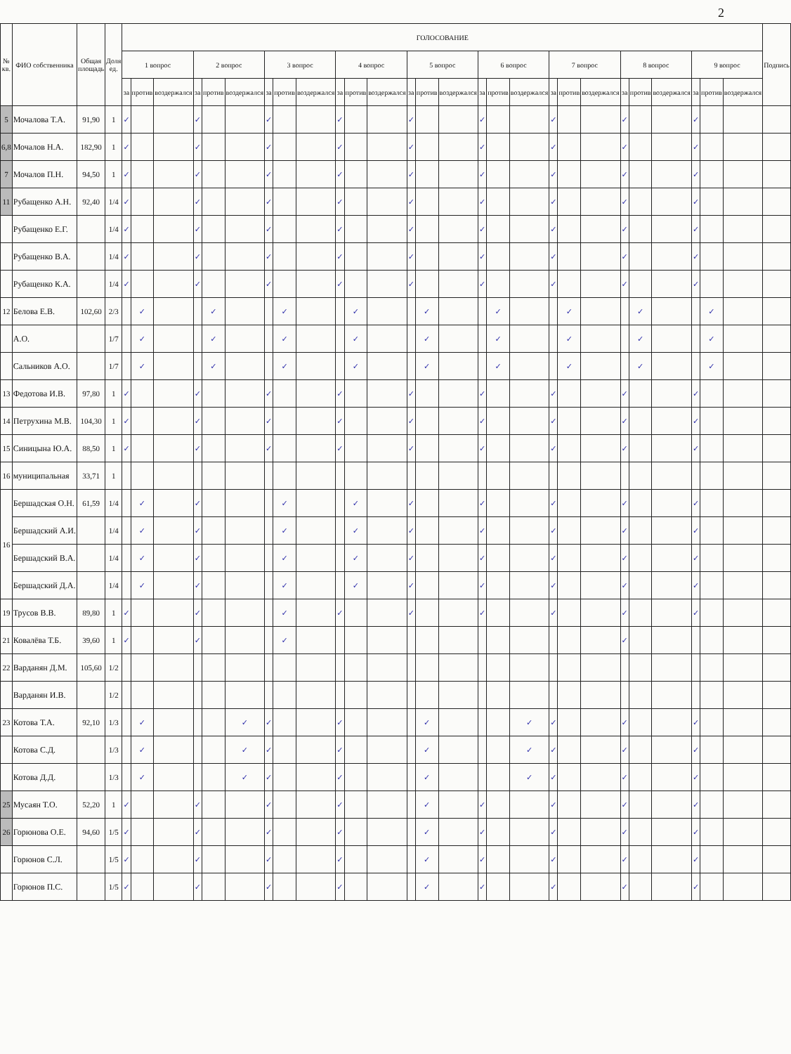2
| № кв. | ФИО собственника | Общая площадь | Доля ед. | ГОЛОСОВАНИЕ | | | | | | | | | | | | | | | | | | | | | | | | | | | Подпись |
| --- | --- | --- | --- | --- | --- | --- | --- | --- | --- | --- | --- | --- | --- | --- | --- | --- | --- | --- | --- | --- | --- | --- | --- | --- | --- | --- | --- | --- | --- | --- | --- |
| | | | | 1 вопрос | | | 2 вопрос | | | 3 вопрос | | | 4 вопрос | | | 5 вопрос | | | 6 вопрос | | | 7 вопрос | | | 8 вопрос | | | 9 вопрос | | | |
| | | | | за | против | воздержался | за | против | воздержался | за | против | воздержался | за | против | воздержался | за | против | воздержался | за | против | воздержался | за | против | воздержался | за | против | воздержался | за | против | воздержался | |
| 5 | Мочалова Т.А. | 91,90 | 1 | ✓ | | | ✓ | | | ✓ | | | ✓ | | | ✓ | | | ✓ | | | ✓ | | | ✓ | | | ✓ | | | |
| 6,8 | Мочалов Н.А. | 182,90 | 1 | ✓ | | | ✓ | | | ✓ | | | ✓ | | | ✓ | | | ✓ | | | ✓ | | | ✓ | | | ✓ | | | |
| 7 | Мочалов П.Н. | 94,50 | 1 | ✓ | | | ✓ | | | ✓ | | | ✓ | | | ✓ | | | ✓ | | | ✓ | | | ✓ | | | ✓ | | | |
| 11 | Рубащенко А.Н. | 92,40 | 1/4 | ✓ | | | ✓ | | | ✓ | | | ✓ | | | ✓ | | | ✓ | | | ✓ | | | ✓ | | | ✓ | | | |
| | Рубащенко Е.Г. | | 1/4 | ✓ | | | ✓ | | | ✓ | | | ✓ | | | ✓ | | | ✓ | | | ✓ | | | ✓ | | | ✓ | | | |
| | Рубащенко В.А. | | 1/4 | ✓ | | | ✓ | | | ✓ | | | ✓ | | | ✓ | | | ✓ | | | ✓ | | | ✓ | | | ✓ | | | |
| | Рубащенко К.А. | | 1/4 | ✓ | | | ✓ | | | ✓ | | | ✓ | | | ✓ | | | ✓ | | | ✓ | | | ✓ | | | ✓ | | | |
| 12 | Белова Е.В. | 102,60 | 2/3 | | ✓ | | | ✓ | | | ✓ | | | ✓ | | | ✓ | | | ✓ | | | ✓ | | | ✓ | | | ✓ | | |
| | А.О. | | 1/7 | | ✓ | | | ✓ | | | ✓ | | | ✓ | | | ✓ | | | ✓ | | | ✓ | | | ✓ | | | ✓ | | |
| | Сальников А.О. | | 1/7 | | ✓ | | | ✓ | | | ✓ | | | ✓ | | | ✓ | | | ✓ | | | ✓ | | | ✓ | | | ✓ | | |
| 13 | Федотова И.В. | 97,80 | 1 | ✓ | | | ✓ | | | ✓ | | | ✓ | | | ✓ | | | ✓ | | | ✓ | | | ✓ | | | ✓ | | | |
| 14 | Петрухина М.В. | 104,30 | 1 | ✓ | | | ✓ | | | ✓ | | | ✓ | | | ✓ | | | ✓ | | | ✓ | | | ✓ | | | ✓ | | | |
| 15 | Синицына Ю.А. | 88,50 | 1 | ✓ | | | ✓ | | | ✓ | | | ✓ | | | ✓ | | | ✓ | | | ✓ | | | ✓ | | | ✓ | | | |
| 16 | муниципальная | 33,71 | 1 | | | | | | | | | | | | | | | | | | | | | | | | | | | | |
| 16 | Бершадская О.Н. | 61,59 | 1/4 | | ✓ | | ✓ | | | | ✓ | | | ✓ | | ✓ | | | ✓ | | | ✓ | | | ✓ | | | ✓ | | | |
| | Бершадский А.И. | | 1/4 | | ✓ | | ✓ | | | | ✓ | | | ✓ | | ✓ | | | ✓ | | | ✓ | | | ✓ | | | ✓ | | | |
| | Бершадский В.А. | | 1/4 | | ✓ | | ✓ | | | | ✓ | | | ✓ | | ✓ | | | ✓ | | | ✓ | | | ✓ | | | ✓ | | | |
| | Бершадский Д.А. | | 1/4 | | ✓ | | ✓ | | | | ✓ | | | ✓ | | ✓ | | | ✓ | | | ✓ | | | ✓ | | | ✓ | | | |
| 19 | Трусов В.В. | 89,80 | 1 | ✓ | | | ✓ | | | | ✓ | | ✓ | | | ✓ | | | ✓ | | | ✓ | | | ✓ | | | ✓ | | | |
| 21 | Ковалёва Т.Б. | 39,60 | 1 | ✓ | | | ✓ | | | | ✓ | | | | | | | | | | | | | | ✓ | | | | | | |
| 22 | Варданян Д.М. | 105,60 | 1/2 | | | | | | | | | | | | | | | | | | | | | | | | | | | | |
| | Варданян И.В. | | 1/2 | | | | | | | | | | | | | | | | | | | | | | | | | | | | |
| 23 | Котова Т.А. | 92,10 | 1/3 | | ✓ | | | | ✓ | ✓ | | | ✓ | | | | ✓ | | | | ✓ | ✓ | | | ✓ | | | ✓ | | | |
| | Котова С.Д. | | 1/3 | | ✓ | | | | ✓ | ✓ | | | ✓ | | | | ✓ | | | | ✓ | ✓ | | | ✓ | | | ✓ | | | |
| | Котова Д.Д. | | 1/3 | | ✓ | | | | ✓ | ✓ | | | ✓ | | | | ✓ | | | | ✓ | ✓ | | | ✓ | | | ✓ | | | |
| 25 | Мусаян Т.О. | 52,20 | 1 | ✓ | | | ✓ | | | ✓ | | | ✓ | | | | ✓ | | ✓ | | | ✓ | | | ✓ | | | ✓ | | | |
| 26 | Горюнова О.Е. | 94,60 | 1/5 | ✓ | | | ✓ | | | ✓ | | | ✓ | | | | ✓ | | ✓ | | | ✓ | | | ✓ | | | ✓ | | | |
| | Горюнов С.Л. | | 1/5 | ✓ | | | ✓ | | | ✓ | | | ✓ | | | | ✓ | | ✓ | | | ✓ | | | ✓ | | | ✓ | | | |
| | Горюнов П.С. | | 1/5 | ✓ | | | ✓ | | | ✓ | | | ✓ | | | | ✓ | | ✓ | | | ✓ | | | ✓ | | | ✓ | | | |